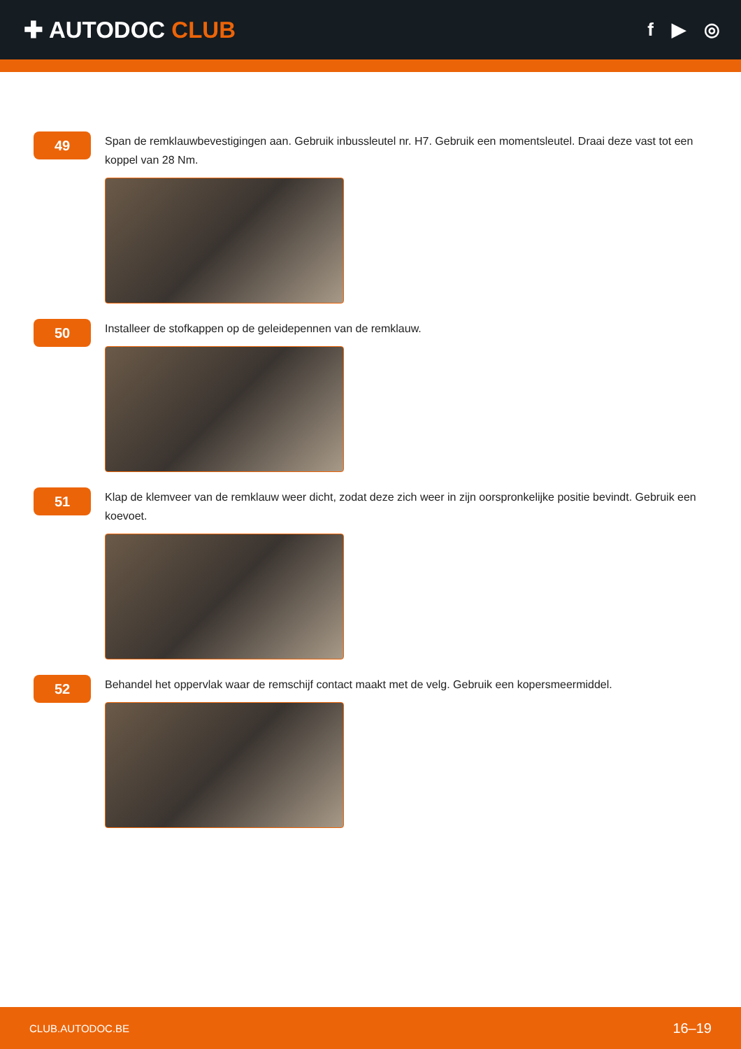✚ AUTODOC CLUB
f ▶ ◎
49
Span de remklauwbevestigingen aan. Gebruik inbussleutel nr. H7. Gebruik een momentsleutel. Draai deze vast tot een koppel van 28 Nm.
50
Installeer de stofkappen op de geleidepennen van de remklauw.
51
Klap de klemveer van de remklauw weer dicht, zodat deze zich weer in zijn oorspronkelijke positie bevindt. Gebruik een koevoet.
52
Behandel het oppervlak waar de remschijf contact maakt met de velg. Gebruik een kopersmeermiddel.
CLUB.AUTODOC.BE 16–19